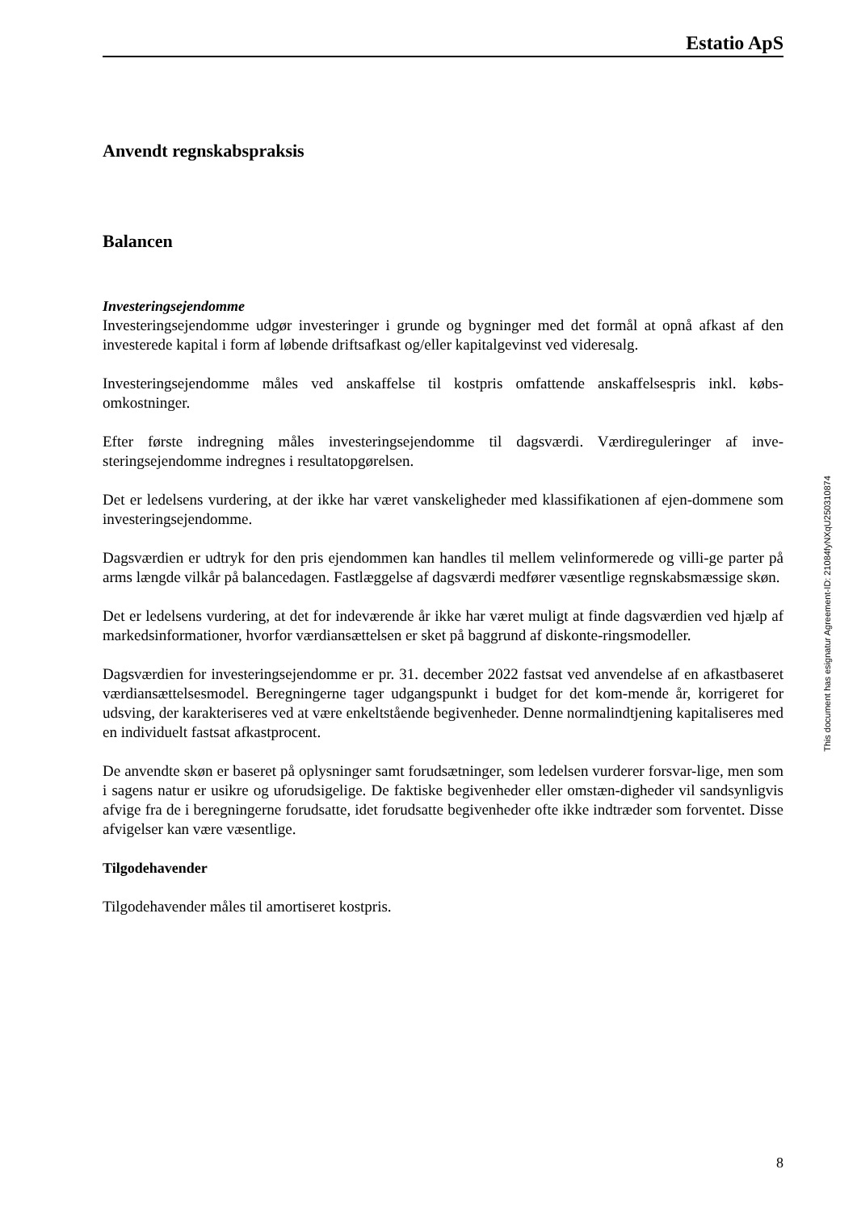Estatio ApS
Anvendt regnskabspraksis
Balancen
Investeringsejendomme
Investeringsejendomme udgør investeringer i grunde og bygninger med det formål at opnå afkast af den investerede kapital i form af løbende driftsafkast og/eller kapitalgevinst ved videresalg.
Investeringsejendomme måles ved anskaffelse til kostpris omfattende anskaffelsespris inkl. købs-omkostninger.
Efter første indregning måles investeringsejendomme til dagsværdi. Værdireguleringer af inve-steringsejendomme indregnes i resultatopgørelsen.
Det er ledelsens vurdering, at der ikke har været vanskeligheder med klassifikationen af ejen-dommene som investeringsejendomme.
Dagsværdien er udtryk for den pris ejendommen kan handles til mellem velinformerede og villi-ge parter på arms længde vilkår på balancedagen. Fastlæggelse af dagsværdi medfører væsentlige regnskabsmæssige skøn.
Det er ledelsens vurdering, at det for indeværende år ikke har været muligt at finde dagsværdien ved hjælp af markedsinformationer, hvorfor værdiansættelsen er sket på baggrund af diskonte-ringsmodeller.
Dagsværdien for investeringsejendomme er pr. 31. december 2022 fastsat ved anvendelse af en afkastbaseret værdiansættelsesmodel. Beregningerne tager udgangspunkt i budget for det kom-mende år, korrigeret for udsving, der karakteriseres ved at være enkeltstående begivenheder. Denne normalindtjening kapitaliseres med en individuelt fastsat afkastprocent.
De anvendte skøn er baseret på oplysninger samt forudsætninger, som ledelsen vurderer forsvar-lige, men som i sagens natur er usikre og uforudsigelige. De faktiske begivenheder eller omstæn-digheder vil sandsynligvis afvige fra de i beregningerne forudsatte, idet forudsatte begivenheder ofte ikke indtræder som forventet. Disse afvigelser kan være væsentlige.
Tilgodehavender
Tilgodehavender måles til amortiseret kostpris.
This document has esignatur Agreement-ID: 21084fyNXqU250310874
8